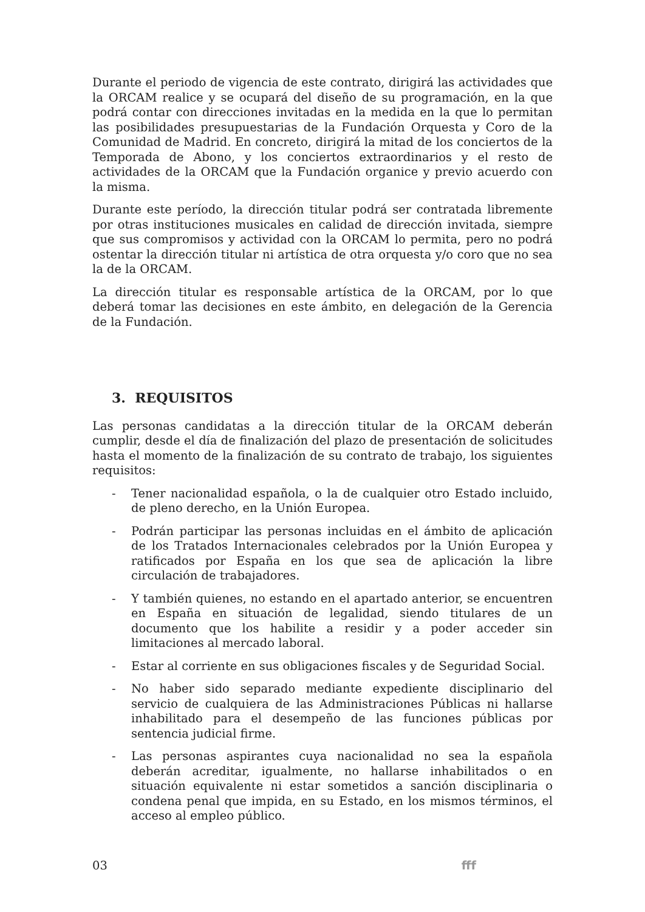Durante el periodo de vigencia de este contrato, dirigirá las actividades que la ORCAM realice y se ocupará del diseño de su programación, en la que podrá contar con direcciones invitadas en la medida en la que lo permitan las posibilidades presupuestarias de la Fundación Orquesta y Coro de la Comunidad de Madrid. En concreto, dirigirá la mitad de los conciertos de la Temporada de Abono, y los conciertos extraordinarios y el resto de actividades de la ORCAM que la Fundación organice y previo acuerdo con la misma.
Durante este período, la dirección titular podrá ser contratada libremente por otras instituciones musicales en calidad de dirección invitada, siempre que sus compromisos y actividad con la ORCAM lo permita, pero no podrá ostentar la dirección titular ni artística de otra orquesta y/o coro que no sea la de la ORCAM.
La dirección titular es responsable artística de la ORCAM, por lo que deberá tomar las decisiones en este ámbito, en delegación de la Gerencia de la Fundación.
3. REQUISITOS
Las personas candidatas a la dirección titular de la ORCAM deberán cumplir, desde el día de finalización del plazo de presentación de solicitudes hasta el momento de la finalización de su contrato de trabajo, los siguientes requisitos:
- Tener nacionalidad española, o la de cualquier otro Estado incluido, de pleno derecho, en la Unión Europea.
- Podrán participar las personas incluidas en el ámbito de aplicación de los Tratados Internacionales celebrados por la Unión Europea y ratificados por España en los que sea de aplicación la libre circulación de trabajadores.
- Y también quienes, no estando en el apartado anterior, se encuentren en España en situación de legalidad, siendo titulares de un documento que los habilite a residir y a poder acceder sin limitaciones al mercado laboral.
- Estar al corriente en sus obligaciones fiscales y de Seguridad Social.
- No haber sido separado mediante expediente disciplinario del servicio de cualquiera de las Administraciones Públicas ni hallarse inhabilitado para el desempeño de las funciones públicas por sentencia judicial firme.
- Las personas aspirantes cuya nacionalidad no sea la española deberán acreditar, igualmente, no hallarse inhabilitados o en situación equivalente ni estar sometidos a sanción disciplinaria o condena penal que impida, en su Estado, en los mismos términos, el acceso al empleo público.
03 fff